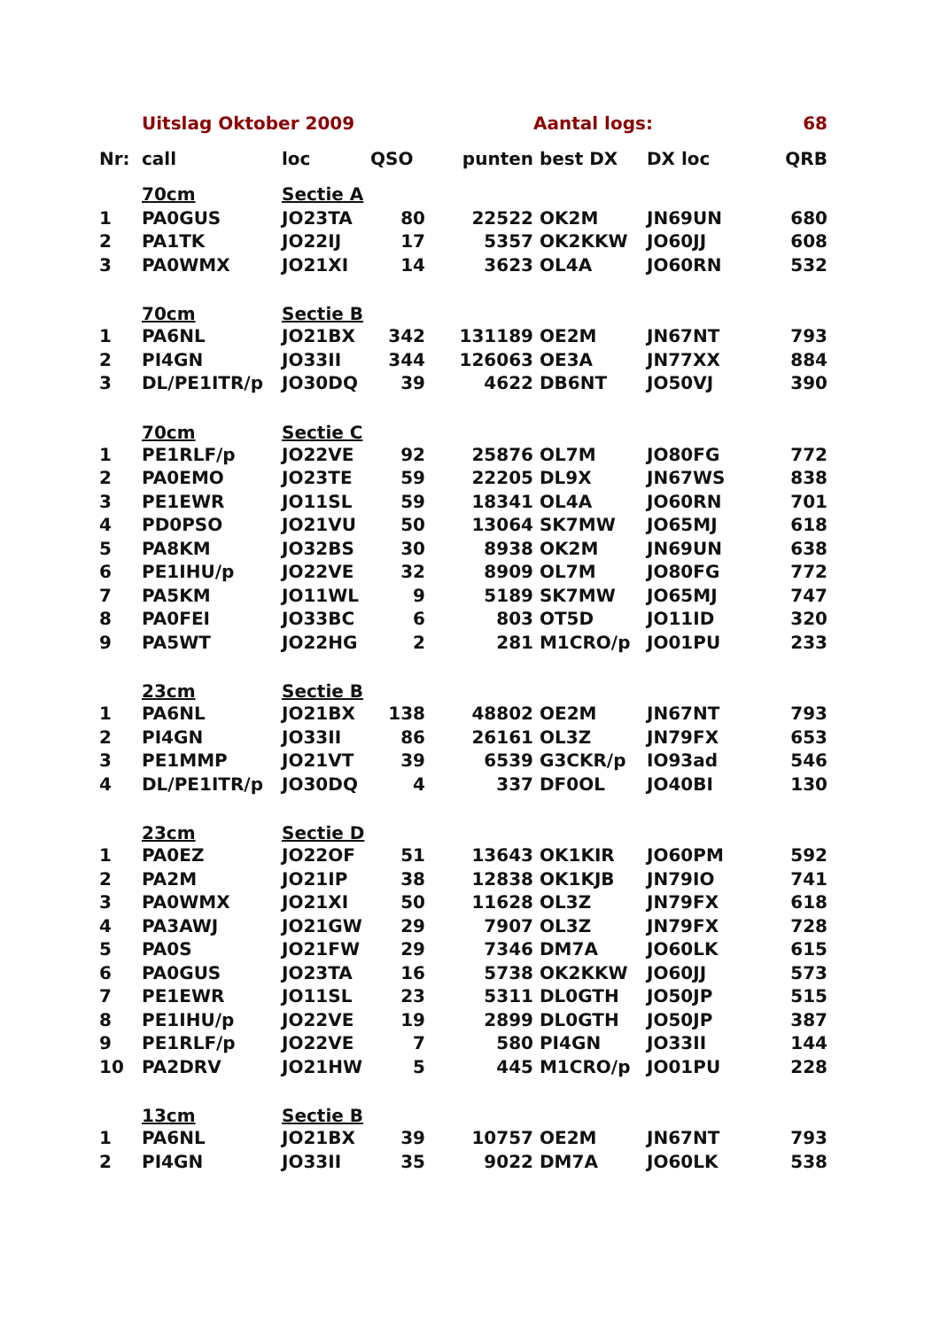| | Uitslag Oktober 2009 | | | | Aantal logs: | | 68 |
| Nr: | call | loc | QSO | punten | best DX | DX loc | QRB |
| | 70cm | Sectie A | | | | | |
| 1 | PA0GUS | JO23TA | 80 | 22522 | OK2M | JN69UN | 680 |
| 2 | PA1TK | JO22IJ | 17 | 5357 | OK2KKW | JO60JJ | 608 |
| 3 | PA0WMX | JO21XI | 14 | 3623 | OL4A | JO60RN | 532 |
| | 70cm | Sectie B | | | | | |
| 1 | PA6NL | JO21BX | 342 | 131189 | OE2M | JN67NT | 793 |
| 2 | PI4GN | JO33II | 344 | 126063 | OE3A | JN77XX | 884 |
| 3 | DL/PE1ITR/p | JO30DQ | 39 | 4622 | DB6NT | JO50VJ | 390 |
| | 70cm | Sectie C | | | | | |
| 1 | PE1RLF/p | JO22VE | 92 | 25876 | OL7M | JO80FG | 772 |
| 2 | PA0EMO | JO23TE | 59 | 22205 | DL9X | JN67WS | 838 |
| 3 | PE1EWR | JO11SL | 59 | 18341 | OL4A | JO60RN | 701 |
| 4 | PD0PSO | JO21VU | 50 | 13064 | SK7MW | JO65MJ | 618 |
| 5 | PA8KM | JO32BS | 30 | 8938 | OK2M | JN69UN | 638 |
| 6 | PE1IHU/p | JO22VE | 32 | 8909 | OL7M | JO80FG | 772 |
| 7 | PA5KM | JO11WL | 9 | 5189 | SK7MW | JO65MJ | 747 |
| 8 | PA0FEI | JO33BC | 6 | 803 | OT5D | JO11ID | 320 |
| 9 | PA5WT | JO22HG | 2 | 281 | M1CRO/p | JO01PU | 233 |
| | 23cm | Sectie B | | | | | |
| 1 | PA6NL | JO21BX | 138 | 48802 | OE2M | JN67NT | 793 |
| 2 | PI4GN | JO33II | 86 | 26161 | OL3Z | JN79FX | 653 |
| 3 | PE1MMP | JO21VT | 39 | 6539 | G3CKR/p | IO93ad | 546 |
| 4 | DL/PE1ITR/p | JO30DQ | 4 | 337 | DF0OL | JO40BI | 130 |
| | 23cm | Sectie D | | | | | |
| 1 | PA0EZ | JO22OF | 51 | 13643 | OK1KIR | JO60PM | 592 |
| 2 | PA2M | JO21IP | 38 | 12838 | OK1KJB | JN79IO | 741 |
| 3 | PA0WMX | JO21XI | 50 | 11628 | OL3Z | JN79FX | 618 |
| 4 | PA3AWJ | JO21GW | 29 | 7907 | OL3Z | JN79FX | 728 |
| 5 | PA0S | JO21FW | 29 | 7346 | DM7A | JO60LK | 615 |
| 6 | PA0GUS | JO23TA | 16 | 5738 | OK2KKW | JO60JJ | 573 |
| 7 | PE1EWR | JO11SL | 23 | 5311 | DL0GTH | JO50JP | 515 |
| 8 | PE1IHU/p | JO22VE | 19 | 2899 | DL0GTH | JO50JP | 387 |
| 9 | PE1RLF/p | JO22VE | 7 | 580 | PI4GN | JO33II | 144 |
| 10 | PA2DRV | JO21HW | 5 | 445 | M1CRO/p | JO01PU | 228 |
| | 13cm | Sectie B | | | | | |
| 1 | PA6NL | JO21BX | 39 | 10757 | OE2M | JN67NT | 793 |
| 2 | PI4GN | JO33II | 35 | 9022 | DM7A | JO60LK | 538 |